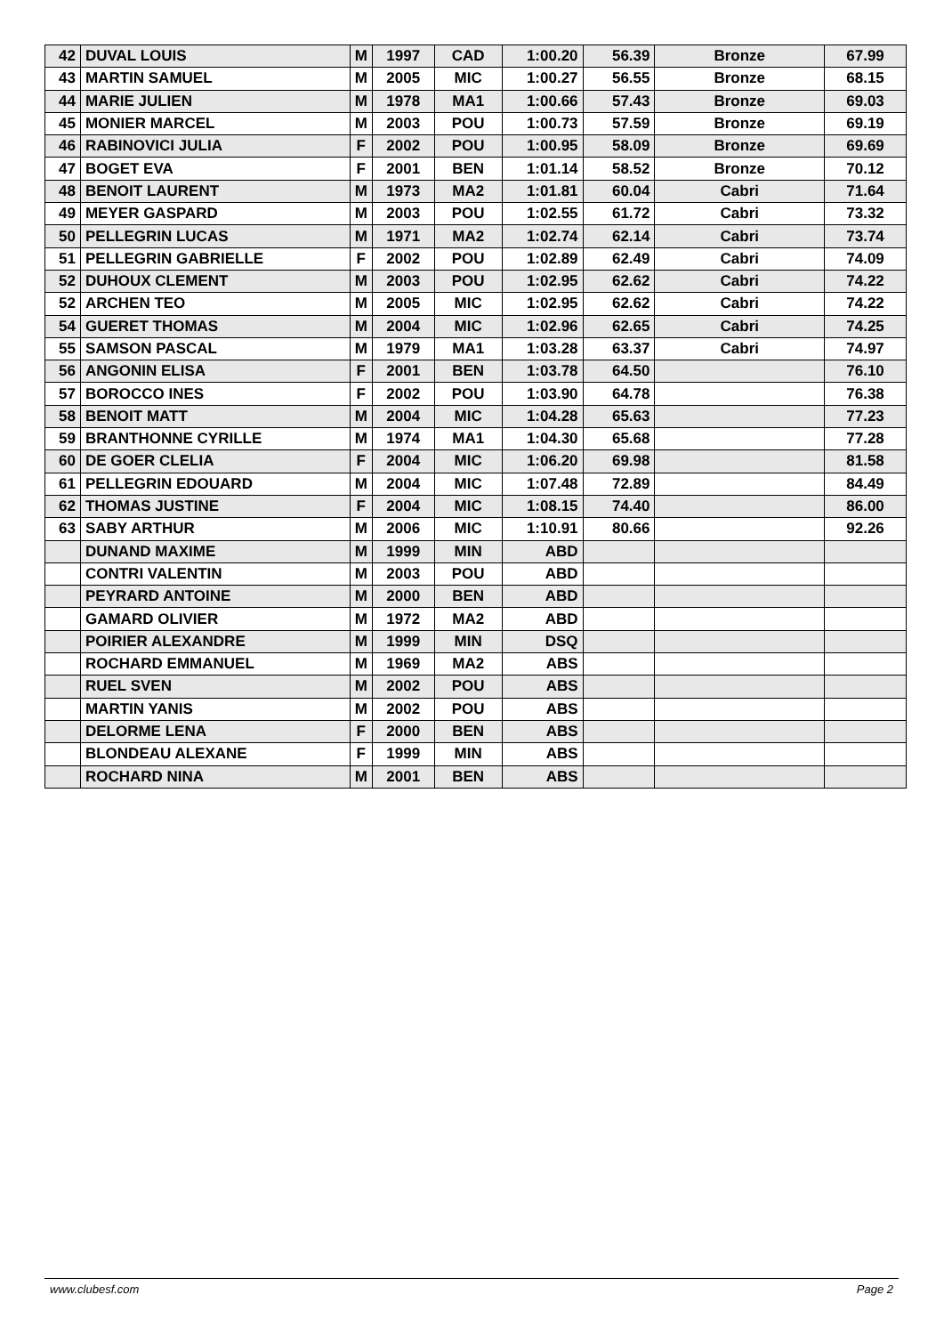| 42 | DUVAL LOUIS | M | 1997 | CAD | 1:00.20 | 56.39 | Bronze | 67.99 |
| 43 | MARTIN SAMUEL | M | 2005 | MIC | 1:00.27 | 56.55 | Bronze | 68.15 |
| 44 | MARIE JULIEN | M | 1978 | MA1 | 1:00.66 | 57.43 | Bronze | 69.03 |
| 45 | MONIER MARCEL | M | 2003 | POU | 1:00.73 | 57.59 | Bronze | 69.19 |
| 46 | RABINOVICI JULIA | F | 2002 | POU | 1:00.95 | 58.09 | Bronze | 69.69 |
| 47 | BOGET EVA | F | 2001 | BEN | 1:01.14 | 58.52 | Bronze | 70.12 |
| 48 | BENOIT LAURENT | M | 1973 | MA2 | 1:01.81 | 60.04 | Cabri | 71.64 |
| 49 | MEYER GASPARD | M | 2003 | POU | 1:02.55 | 61.72 | Cabri | 73.32 |
| 50 | PELLEGRIN LUCAS | M | 1971 | MA2 | 1:02.74 | 62.14 | Cabri | 73.74 |
| 51 | PELLEGRIN GABRIELLE | F | 2002 | POU | 1:02.89 | 62.49 | Cabri | 74.09 |
| 52 | DUHOUX CLEMENT | M | 2003 | POU | 1:02.95 | 62.62 | Cabri | 74.22 |
| 52 | ARCHEN TEO | M | 2005 | MIC | 1:02.95 | 62.62 | Cabri | 74.22 |
| 54 | GUERET THOMAS | M | 2004 | MIC | 1:02.96 | 62.65 | Cabri | 74.25 |
| 55 | SAMSON PASCAL | M | 1979 | MA1 | 1:03.28 | 63.37 | Cabri | 74.97 |
| 56 | ANGONIN ELISA | F | 2001 | BEN | 1:03.78 | 64.50 | | 76.10 |
| 57 | BOROCCO INES | F | 2002 | POU | 1:03.90 | 64.78 | | 76.38 |
| 58 | BENOIT MATT | M | 2004 | MIC | 1:04.28 | 65.63 | | 77.23 |
| 59 | BRANTHONNE CYRILLE | M | 1974 | MA1 | 1:04.30 | 65.68 | | 77.28 |
| 60 | DE GOER CLELIA | F | 2004 | MIC | 1:06.20 | 69.98 | | 81.58 |
| 61 | PELLEGRIN EDOUARD | M | 2004 | MIC | 1:07.48 | 72.89 | | 84.49 |
| 62 | THOMAS JUSTINE | F | 2004 | MIC | 1:08.15 | 74.40 | | 86.00 |
| 63 | SABY ARTHUR | M | 2006 | MIC | 1:10.91 | 80.66 | | 92.26 |
| | DUNAND MAXIME | M | 1999 | MIN | ABD | | | |
| | CONTRI VALENTIN | M | 2003 | POU | ABD | | | |
| | PEYRARD ANTOINE | M | 2000 | BEN | ABD | | | |
| | GAMARD OLIVIER | M | 1972 | MA2 | ABD | | | |
| | POIRIER ALEXANDRE | M | 1999 | MIN | DSQ | | | |
| | ROCHARD EMMANUEL | M | 1969 | MA2 | ABS | | | |
| | RUEL SVEN | M | 2002 | POU | ABS | | | |
| | MARTIN YANIS | M | 2002 | POU | ABS | | | |
| | DELORME LENA | F | 2000 | BEN | ABS | | | |
| | BLONDEAU ALEXANE | F | 1999 | MIN | ABS | | | |
| | ROCHARD NINA | M | 2001 | BEN | ABS | | | |
www.clubesf.com Page 2